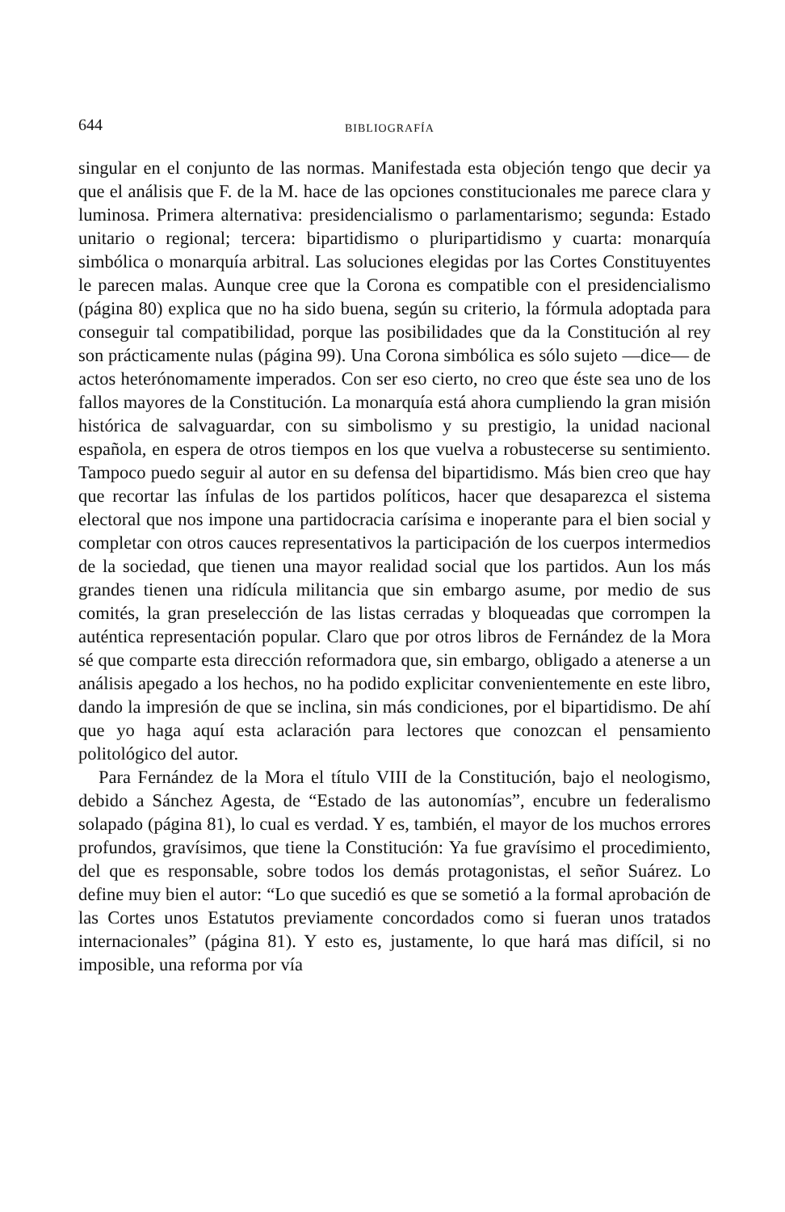644 BIBLIOGRAFÍA
singular en el conjunto de las normas. Manifestada esta objeción tengo que decir ya que el análisis que F. de la M. hace de las opciones constitucionales me parece clara y luminosa. Primera alternativa: presidencialismo o parlamentarismo; segunda: Estado unitario o regional; tercera: bipartidismo o pluripartidismo y cuarta: monarquía simbólica o monarquía arbitral. Las soluciones elegidas por las Cortes Constituyentes le parecen malas. Aunque cree que la Corona es compatible con el presidencialismo (página 80) explica que no ha sido buena, según su criterio, la fórmula adoptada para conseguir tal compatibilidad, porque las posibilidades que da la Constitución al rey son prácticamente nulas (página 99). Una Corona simbólica es sólo sujeto —dice— de actos heterónomamente imperados. Con ser eso cierto, no creo que éste sea uno de los fallos mayores de la Constitución. La monarquía está ahora cumpliendo la gran misión histórica de salvaguardar, con su simbolismo y su prestigio, la unidad nacional española, en espera de otros tiempos en los que vuelva a robustecerse su sentimiento. Tampoco puedo seguir al autor en su defensa del bipartidismo. Más bien creo que hay que recortar las ínfulas de los partidos políticos, hacer que desaparezca el sistema electoral que nos impone una partidocracia carísima e inoperante para el bien social y completar con otros cauces representativos la participación de los cuerpos intermedios de la sociedad, que tienen una mayor realidad social que los partidos. Aun los más grandes tienen una ridícula militancia que sin embargo asume, por medio de sus comités, la gran preselección de las listas cerradas y bloqueadas que corrompen la auténtica representación popular. Claro que por otros libros de Fernández de la Mora sé que comparte esta dirección reformadora que, sin embargo, obligado a atenerse a un análisis apegado a los hechos, no ha podido explicitar convenientemente en este libro, dando la impresión de que se inclina, sin más condiciones, por el bipartidismo. De ahí que yo haga aquí esta aclaración para lectores que conozcan el pensamiento politológico del autor.
Para Fernández de la Mora el título VIII de la Constitución, bajo el neologismo, debido a Sánchez Agesta, de “Estado de las autonomías”, encubre un federalismo solapado (página 81), lo cual es verdad. Y es, también, el mayor de los muchos errores profundos, gravísimos, que tiene la Constitución: Ya fue gravísimo el procedimiento, del que es responsable, sobre todos los demás protagonistas, el señor Suárez. Lo define muy bien el autor: “Lo que sucedió es que se sometió a la formal aprobación de las Cortes unos Estatutos previamente concordados como si fueran unos tratados internacionales” (página 81). Y esto es, justamente, lo que hará mas difícil, si no imposible, una reforma por vía